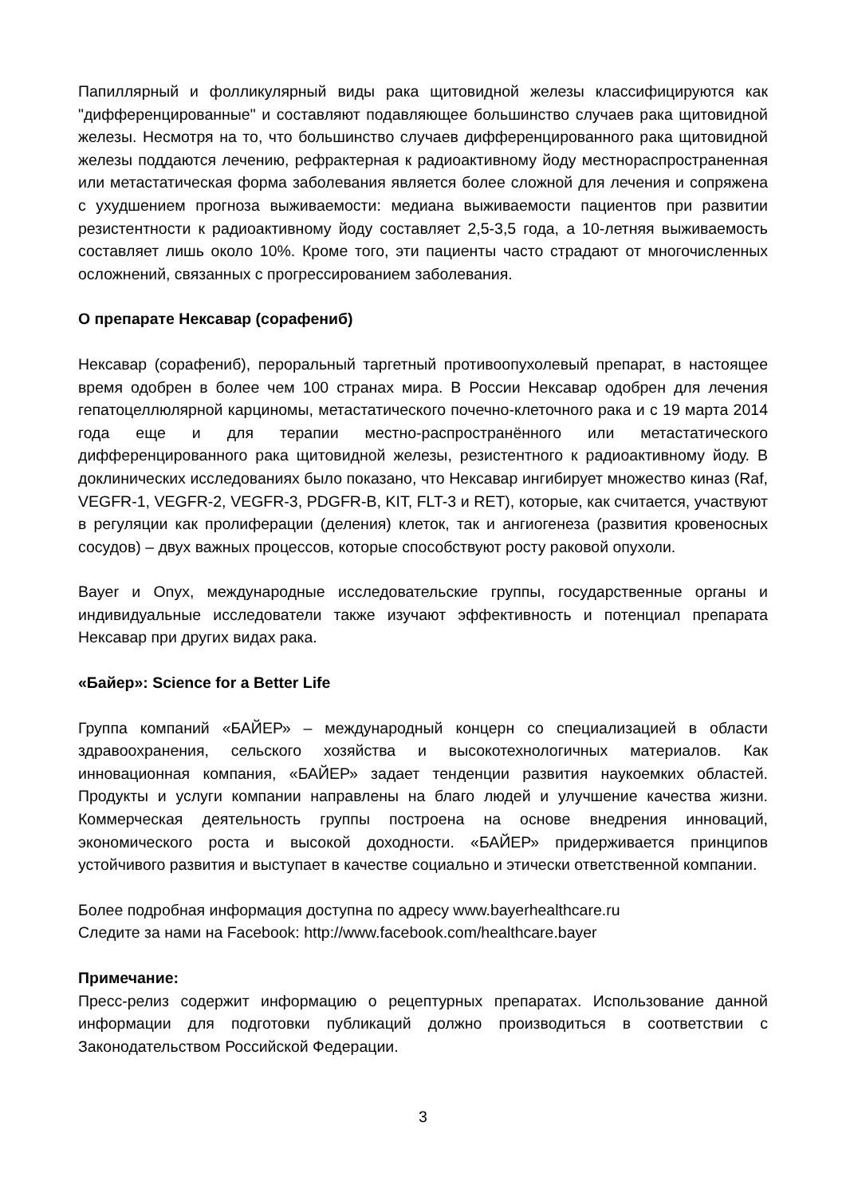Папиллярный и фолликулярный виды рака щитовидной железы классифицируются как "дифференцированные" и составляют подавляющее большинство случаев рака щитовидной железы. Несмотря на то, что большинство случаев дифференцированного рака щитовидной железы поддаются лечению, рефрактерная к радиоактивному йоду местнораспространенная или метастатическая форма заболевания является более сложной для лечения и сопряжена с ухудшением прогноза выживаемости: медиана выживаемости пациентов при развитии резистентности к радиоактивному йоду составляет 2,5-3,5 года, а 10-летняя выживаемость составляет лишь около 10%. Кроме того, эти пациенты часто страдают от многочисленных осложнений, связанных с прогрессированием заболевания.
О препарате Нексавар (сорафениб)
Нексавар (сорафениб), пероральный таргетный противоопухолевый препарат, в настоящее время одобрен в более чем 100 странах мира. В России Нексавар одобрен для лечения гепатоцеллюлярной карциномы, метастатического почечно-клеточного рака и с 19 марта 2014 года еще и для терапии местно-распространённого или метастатического дифференцированного рака щитовидной железы, резистентного к радиоактивному йоду. В доклинических исследованиях было показано, что Нексавар ингибирует множество киназ (Raf, VEGFR-1, VEGFR-2, VEGFR-3, PDGFR-B, KIT, FLT-3 и RET), которые, как считается, участвуют в регуляции как пролиферации (деления) клеток, так и ангиогенеза (развития кровеносных сосудов) – двух важных процессов, которые способствуют росту раковой опухоли.
Bayer и Onyx, международные исследовательские группы, государственные органы и индивидуальные исследователи также изучают эффективность и потенциал препарата Нексавар при других видах рака.
«Байер»: Science for a Better Life
Группа компаний «БАЙЕР» – международный концерн со специализацией в области здравоохранения, сельского хозяйства и высокотехнологичных материалов. Как инновационная компания, «БАЙЕР» задает тенденции развития наукоемких областей. Продукты и услуги компании направлены на благо людей и улучшение качества жизни. Коммерческая деятельность группы построена на основе внедрения инноваций, экономического роста и высокой доходности. «БАЙЕР» придерживается принципов устойчивого развития и выступает в качестве социально и этически ответственной компании.
Более подробная информация доступна по адресу www.bayerhealthcare.ru
Следите за нами на Facebook: http://www.facebook.com/healthcare.bayer
Примечание:
Пресс-релиз содержит информацию о рецептурных препаратах. Использование данной информации для подготовки публикаций должно производиться в соответствии с Законодательством Российской Федерации.
3